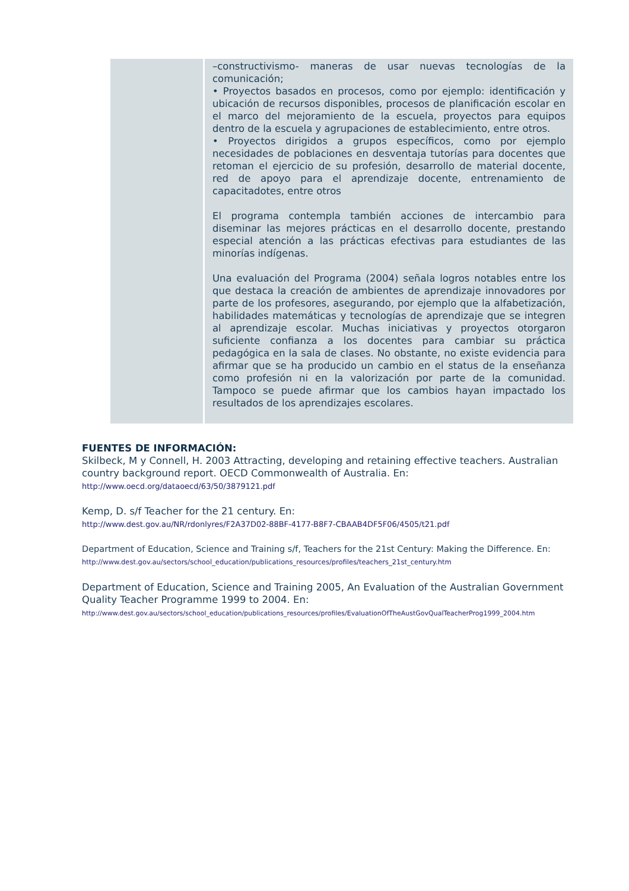| | –constructivismo- maneras de usar nuevas tecnologías de la comunicación; • Proyectos basados en procesos, como por ejemplo: identificación y ubicación de recursos disponibles, procesos de planificación escolar en el marco del mejoramiento de la escuela, proyectos para equipos dentro de la escuela y agrupaciones de establecimiento, entre otros. • Proyectos dirigidos a grupos específicos, como por ejemplo necesidades de poblaciones en desventaja tutorías para docentes que retoman el ejercicio de su profesión, desarrollo de material docente, red de apoyo para el aprendizaje docente, entrenamiento de capacitadotes, entre otros El programa contempla también acciones de intercambio para diseminar las mejores prácticas en el desarrollo docente, prestando especial atención a las prácticas efectivas para estudiantes de las minorías indígenas. Una evaluación del Programa (2004) señala logros notables entre los que destaca la creación de ambientes de aprendizaje innovadores por parte de los profesores, asegurando, por ejemplo que la alfabetización, habilidades matemáticas y tecnologías de aprendizaje que se integren al aprendizaje escolar. Muchas iniciativas y proyectos otorgaron suficiente confianza a los docentes para cambiar su práctica pedagógica en la sala de clases. No obstante, no existe evidencia para afirmar que se ha producido un cambio en el status de la enseñanza como profesión ni en la valorización por parte de la comunidad. Tampoco se puede afirmar que los cambios hayan impactado los resultados de los aprendizajes escolares. |
FUENTES DE INFORMACIÓN:
Skilbeck, M y Connell, H. 2003 Attracting, developing and retaining effective teachers. Australian country background report. OECD Commonwealth of Australia. En:
http://www.oecd.org/dataoecd/63/50/3879121.pdf
Kemp, D. s/f Teacher for the 21 century. En:
http://www.dest.gov.au/NR/rdonlyres/F2A37D02-88BF-4177-B8F7-CBAAB4DF5F06/4505/t21.pdf
Department of Education, Science and Training s/f, Teachers for the 21st Century: Making the Difference. En:
http://www.dest.gov.au/sectors/school_education/publications_resources/profiles/teachers_21st_century.htm
Department of Education, Science and Training 2005, An Evaluation of the Australian Government Quality Teacher Programme 1999 to 2004. En:
http://www.dest.gov.au/sectors/school_education/publications_resources/profiles/EvaluationOfTheAustGovQualTeacherProg1999_2004.htm